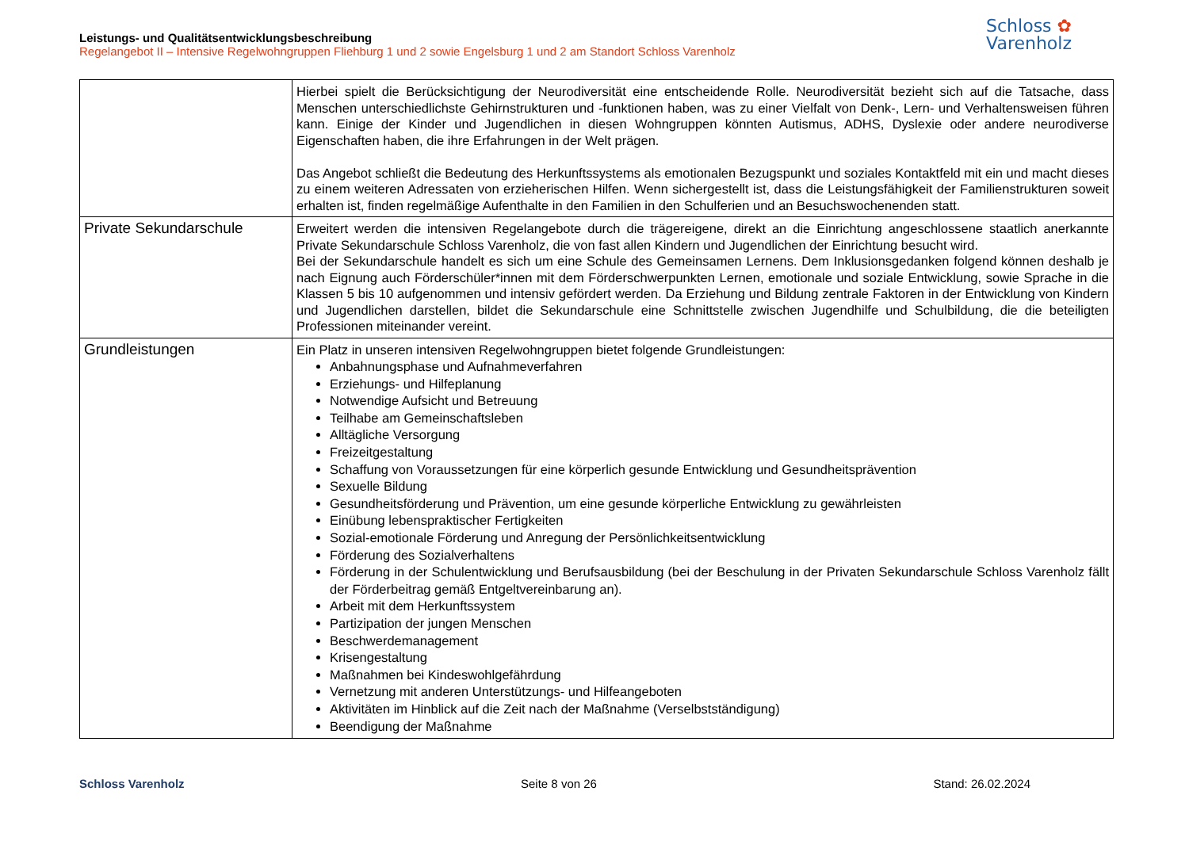Leistungs- und Qualitätsentwicklungsbeschreibung
Regelangebot II – Intensive Regelwohngruppen Fliehburg 1 und 2 sowie Engelsburg 1 und 2 am Standort Schloss Varenholz
Schloss ✿
Varenholz
| | Hierbei spielt die Berücksichtigung der Neurodiversität eine entscheidende Rolle. Neurodiversität bezieht sich auf die Tatsache, dass Menschen unterschiedlichste Gehirnstrukturen und -funktionen haben, was zu einer Vielfalt von Denk-, Lern- und Verhaltensweisen führen kann. Einige der Kinder und Jugendlichen in diesen Wohngruppen könnten Autismus, ADHS, Dyslexie oder andere neurodiverse Eigenschaften haben, die ihre Erfahrungen in der Welt prägen. Das Angebot schließt die Bedeutung des Herkunftssystems als emotionalen Bezugspunkt und soziales Kontaktfeld mit ein und macht dieses zu einem weiteren Adressaten von erzieherischen Hilfen. Wenn sichergestellt ist, dass die Leistungsfähigkeit der Familienstrukturen soweit erhalten ist, finden regelmäßige Aufenthalte in den Familien in den Schulferien und an Besuchswochenenden statt. |
| Private Sekundarschule | Erweitert werden die intensiven Regelangebote durch die trägereigene, direkt an die Einrichtung angeschlossene staatlich anerkannte Private Sekundarschule Schloss Varenholz, die von fast allen Kindern und Jugendlichen der Einrichtung besucht wird. Bei der Sekundarschule handelt es sich um eine Schule des Gemeinsamen Lernens. Dem Inklusionsgedanken folgend können deshalb je nach Eignung auch Förderschüler*innen mit dem Förderschwerpunkten Lernen, emotionale und soziale Entwicklung, sowie Sprache in die Klassen 5 bis 10 aufgenommen und intensiv gefördert werden. Da Erziehung und Bildung zentrale Faktoren in der Entwicklung von Kindern und Jugendlichen darstellen, bildet die Sekundarschule eine Schnittstelle zwischen Jugendhilfe und Schulbildung, die die beteiligten Professionen miteinander vereint. |
| Grundleistungen | Ein Platz in unseren intensiven Regelwohngruppen bietet folgende Grundleistungen: Anbahnungsphase und Aufnahmeverfahren Erziehungs- und Hilfeplanung Notwendige Aufsicht und Betreuung Teilhabe am Gemeinschaftsleben Alltägliche Versorgung Freizeitgestaltung Schaffung von Voraussetzungen für eine körperlich gesunde Entwicklung und Gesundheitsprävention Sexuelle Bildung Gesundheitsförderung und Prävention, um eine gesunde körperliche Entwicklung zu gewährleisten Einübung lebenspraktischer Fertigkeiten Sozial-emotionale Förderung und Anregung der Persönlichkeitsentwicklung Förderung des Sozialverhaltens Förderung in der Schulentwicklung und Berufsausbildung (bei der Beschulung in der Privaten Sekundarschule Schloss Varenholz fällt der Förderbeitrag gemäß Entgeltvereinbarung an). Arbeit mit dem Herkunftssystem Partizipation der jungen Menschen Beschwerdemanagement Krisengestaltung Maßnahmen bei Kindeswohlgefährdung Vernetzung mit anderen Unterstützungs- und Hilfeangeboten Aktivitäten im Hinblick auf die Zeit nach der Maßnahme (Verselbstständigung) Beendigung der Maßnahme |
Schloss Varenholz Seite 8 von 26 Stand: 26.02.2024